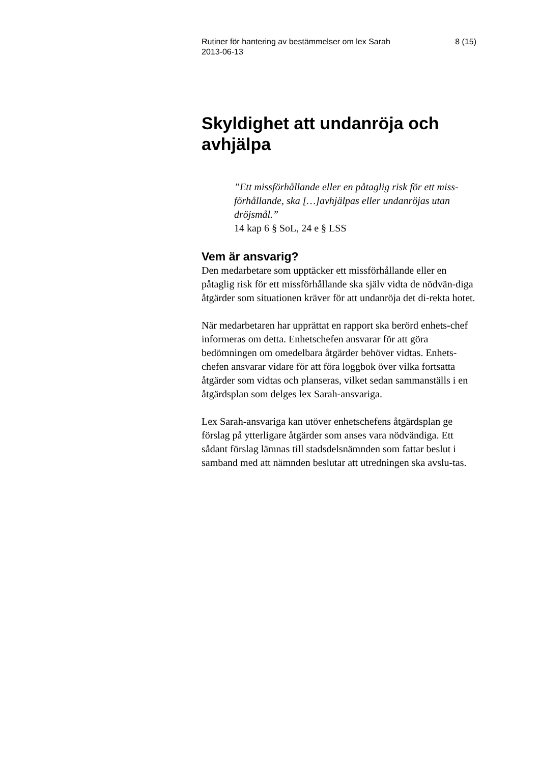Rutiner för hantering av bestämmelser om lex Sarah
2013-06-13 8 (15)
Skyldighet att undanröja och avhjälpa
”Ett missförhållande eller en påtaglig risk för ett miss-förhållande, ska […]avhjälpas eller undanröjas utan dröjsmål.”
14 kap 6 § SoL, 24 e § LSS
Vem är ansvarig?
Den medarbetare som upptäcker ett missförhållande eller en påtaglig risk för ett missförhållande ska själv vidta de nödvän-diga åtgärder som situationen kräver för att undanröja det di-rekta hotet.
När medarbetaren har upprättat en rapport ska berörd enhets-chef informeras om detta. Enhetschefen ansvarar för att göra bedömningen om omedelbara åtgärder behöver vidtas. Enhets-chefen ansvarar vidare för att föra loggbok över vilka fortsatta åtgärder som vidtas och planseras, vilket sedan sammanställs i en åtgärdsplan som delges lex Sarah-ansvariga.
Lex Sarah-ansvariga kan utöver enhetschefens åtgärdsplan ge förslag på ytterligare åtgärder som anses vara nödvändiga. Ett sådant förslag lämnas till stadsdelsnämnden som fattar beslut i samband med att nämnden beslutar att utredningen ska avslu-tas.